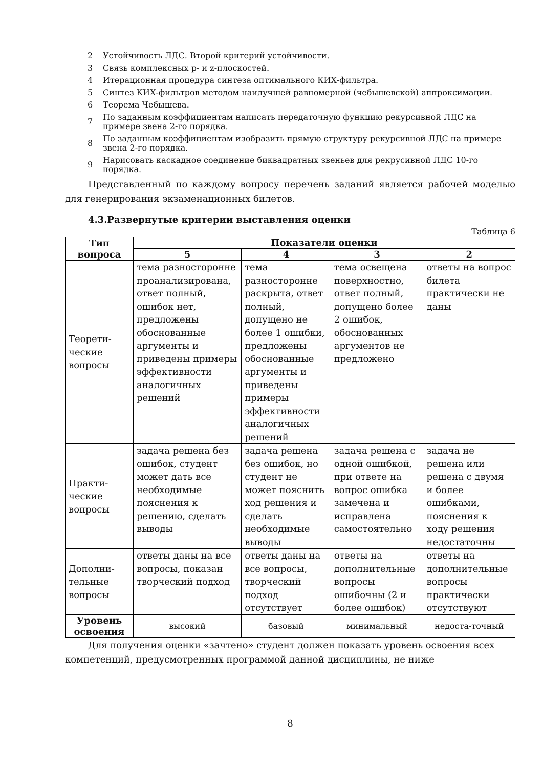2 Устойчивость ЛДС. Второй критерий устойчивости.
3 Связь комплексных p- и z-плоскостей.
4 Итерационная процедура синтеза оптимального КИХ-фильтра.
5 Синтез КИХ-фильтров методом наилучшей равномерной (чебышевской) аппроксимации.
6 Теорема Чебышева.
7 По заданным коэффициентам написать передаточную функцию рекурсивной ЛДС на примере звена 2-го порядка.
8 По заданным коэффициентам изобразить прямую структуру рекурсивной ЛДС на примере звена 2-го порядка.
9 Нарисовать каскадное соединение биквадратных звеньев для рекрусивной ЛДС 10-го порядка.
Представленный по каждому вопросу перечень заданий является рабочей моделью для генерирования экзаменационных билетов.
4.3.Развернутые критерии выставления оценки
Таблица 6
| Тип вопроса | Показатели оценки | | | |
| --- | --- | --- | --- | --- |
| | 5 | 4 | 3 | 2 |
| Теорети-ческие вопросы | тема разносторонне проанализирована, ответ полный, ошибок нет, предложены обоснованные аргументы и приведены примеры эффективности аналогичных решений | тема разносторонне раскрыта, ответ полный, допущено не более 1 ошибки, предложены обоснованные аргументы и приведены примеры эффективности аналогичных решений | тема освещена поверхностно, ответ полный, допущено более 2 ошибок, обоснованных аргументов не предложено | ответы на вопрос билета практически не даны |
| Практи-ческие вопросы | задача решена без ошибок, студент может дать все необходимые пояснения к решению, сделать выводы | задача решена без ошибок, но студент не может пояснить ход решения и сделать необходимые выводы | задача решена с одной ошибкой, при ответе на вопрос ошибка замечена и исправлена самостоятельно | задача не решена или решена с двумя и более ошибками, пояснения к ходу решения недостаточны |
| Дополни-тельные вопросы | ответы даны на все вопросы, показан творческий подход | ответы даны на все вопросы, творческий подход отсутствует | ответы на дополнительные вопросы ошибочны (2 и более ошибок) | ответы на дополнительные вопросы практически отсутствуют |
| Уровень освоения | высокий | базовый | минимальный | недоста-точный |
Для получения оценки «зачтено» студент должен показать уровень освоения всех компетенций, предусмотренных программой данной дисциплины, не ниже
8